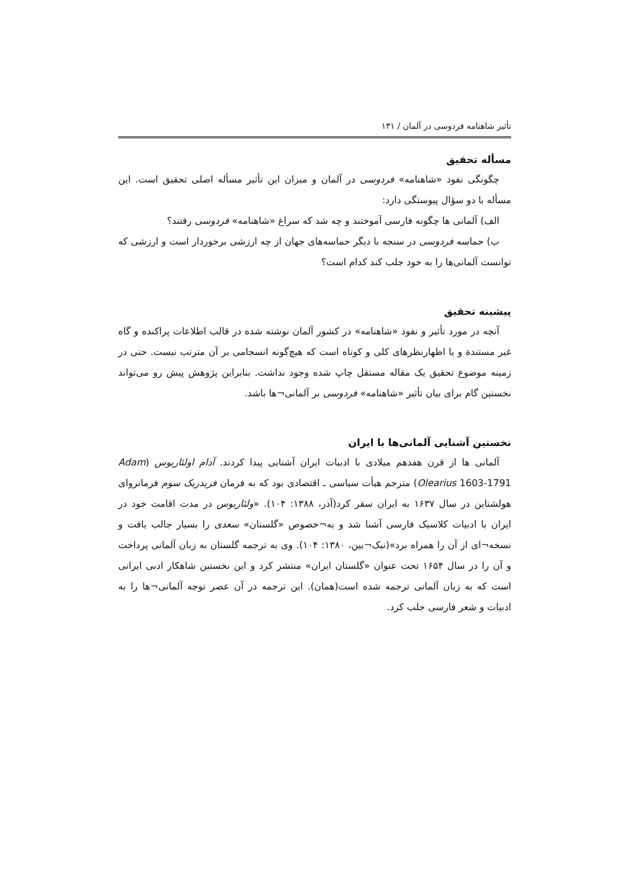تأثیر شاهنامه فردوسی در آلمان / ۱۳۱
مسأله تحقیق
چگونگی نفوذ «شاهنامه» فردوسی در آلمان و میزان این تأثیر مسأله اصلی تحقیق است. این مسأله با دو سؤال پیوستگی دارد:
الف) آلمانی ها چگونه فارسی آموختند و چه شد که سراغ «شاهنامه» فردوسی رفتند؟
ب) حماسه فردوسی در سنجه با دیگر حماسه‌های جهان از چه ارزشی برخوردار است و ارزشی که توانست آلمانی‌ها را به خود جلب کند کدام است؟
پیشینه تحقیق
آنچه در مورد تأثیر و نفوذ «شاهنامه» در کشور آلمان نوشته شده در قالب اطلاعات پراکنده و گاه غیر مستندة و یا اظهارنظرهای کلی و کوتاه است که هیچ‌گونه انسجامی بر آن مترتب نیست. حتی در زمینه موضوع تحقیق یک مقاله مستقل چاپ شده وجود نداشت. بنابراین پژوهش پیش رو می‌تواند نخستین گام برای بیان تأثیر «شاهنامه» فردوسی بر آلمانی¬ها باشد.
نخستین آشنایی آلمانی‌ها با ایران
آلمانی ها از قرن هفدهم میلادی با ادبیات ایران آشنایی پیدا کردند. آدام اولئاریوس (Adam Olearius 1603-1791) مترجم هیأت سیاسی ـ اقتصادی بود که به فرمان فریدریک سوم فرمانروای هولشتاین در سال ۱۶۳۷ به ایران سفر کرد(آذر، ۱۳۸۸: ۱۰۴). «ولئاریوس در مدت اقامت خود در ایران با ادبیات کلاسیک فارسی آشنا شد و به¬خصوص «گلستان» سعدی را بسیار جالب یافت و نسخه¬ای از آن را همراه برد»(نیک¬بین، ۱۳۸۰: ۱۰۴). وی به ترجمه گلستان به زبان آلمانی پرداخت و آن را در سال ۱۶۵۴ تحت عنوان «گلستان ایران» منتشر کرد و این نخستین شاهکار ادبی ایرانی است که به زبان آلمانی ترجمه شده است(همان). این ترجمه در آن عصر توجه آلمانی¬ها را به ادبیات و شعر فارسی جلب کرد.